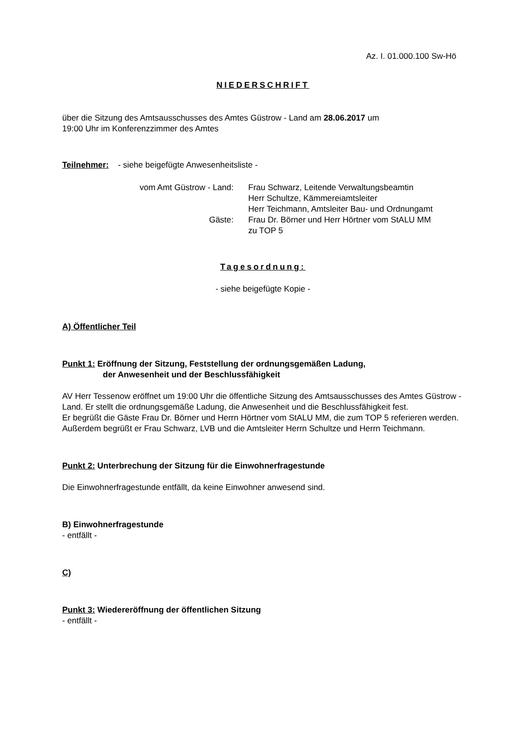Az. I. 01.000.100 Sw-Hö
NIEDERSCHRIFT
über die Sitzung des Amtsausschusses des Amtes Güstrow - Land am 28.06.2017 um
19:00 Uhr im Konferenzzimmer des Amtes
Teilnehmer: - siehe beigefügte Anwesenheitsliste -
vom Amt Güstrow - Land:
Gäste:
Frau Schwarz, Leitende Verwaltungsbeamtin
Herr Schultze, Kämmereiamtsleiter
Herr Teichmann, Amtsleiter Bau- und Ordnungamt
Frau Dr. Börner und Herr Hörtner vom StALU MM
zu TOP 5
Tagesordnung:
- siehe beigefügte Kopie -
A) Öffentlicher Teil
Punkt 1: Eröffnung der Sitzung, Feststellung der ordnungsgemäßen Ladung,
der Anwesenheit und der Beschlussfähigkeit
AV Herr Tessenow eröffnet um 19:00 Uhr die öffentliche Sitzung des Amtsausschusses des Amtes Güstrow - Land. Er stellt die ordnungsgemäße Ladung, die Anwesenheit und die Beschlussfähigkeit fest.
Er begrüßt die Gäste Frau Dr. Börner und Herrn Hörtner vom StALU MM, die zum TOP 5 referieren werden.
Außerdem begrüßt er Frau Schwarz, LVB und die Amtsleiter Herrn Schultze und Herrn Teichmann.
Punkt 2: Unterbrechung der Sitzung für die Einwohnerfragestunde
Die Einwohnerfragestunde entfällt, da keine Einwohner anwesend sind.
B) Einwohnerfragestunde
- entfällt -
C)
Punkt 3: Wiedereröffnung der öffentlichen Sitzung
- entfällt -